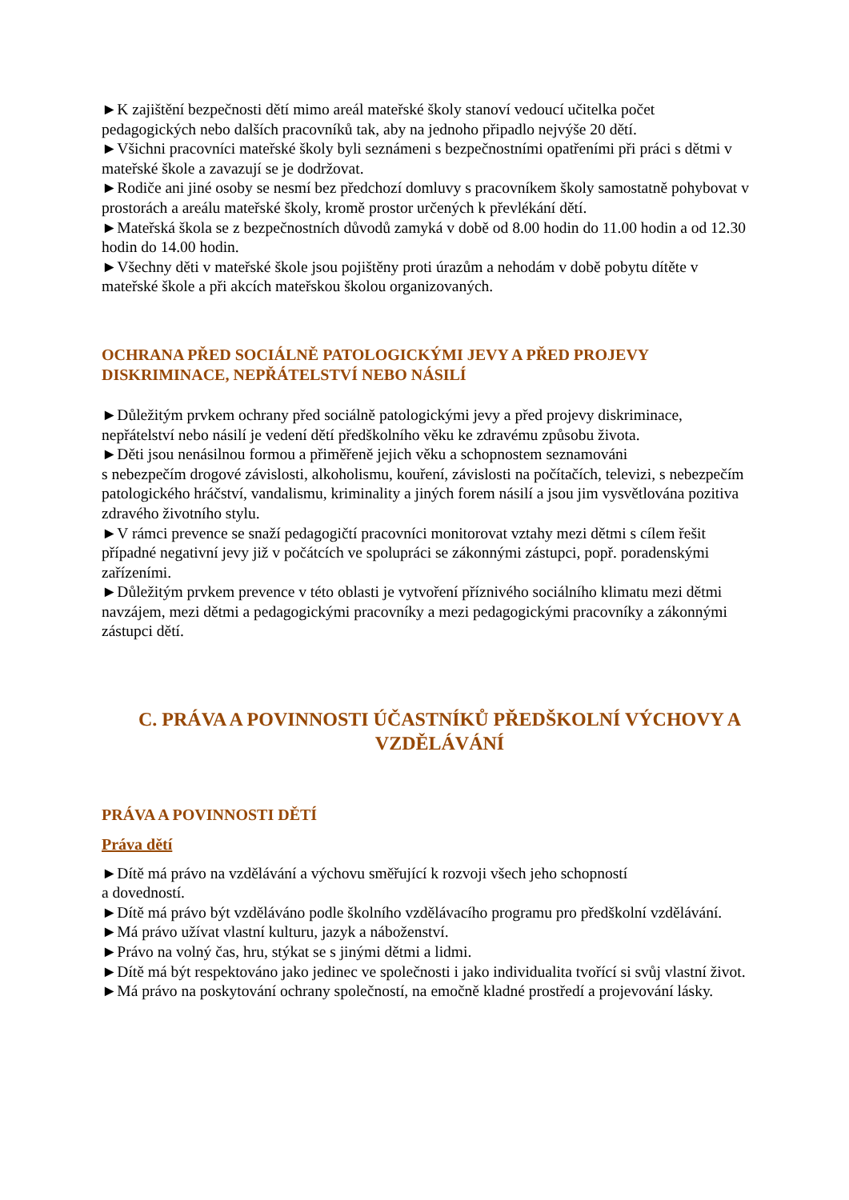►K zajištění bezpečnosti dětí mimo areál mateřské školy stanoví vedoucí učitelka počet pedagogických nebo dalších pracovníků tak, aby na jednoho připadlo nejvýše 20 dětí.
►Všichni pracovníci mateřské školy byli seznámeni s bezpečnostními opatřeními při práci s dětmi v mateřské škole a zavazují se je dodržovat.
►Rodiče ani jiné osoby se nesmí bez předchozí domluvy s pracovníkem školy samostatně pohybovat v prostorách a areálu mateřské školy, kromě prostor určených k převlékání dětí.
►Mateřská škola se z bezpečnostních důvodů zamyká v době od 8.00 hodin do 11.00 hodin a od 12.30 hodin do 14.00 hodin.
►Všechny děti v mateřské škole jsou pojištěny proti úrazům a nehodám v době pobytu dítěte v mateřské škole a při akcích mateřskou školou organizovaných.
OCHRANA PŘED SOCIÁLNĚ PATOLOGICKÝMI JEVY A PŘED PROJEVY DISKRIMINACE, NEPŘÁTELSTVÍ NEBO NÁSILÍ
►Důležitým prvkem ochrany před sociálně patologickými jevy a před projevy diskriminace, nepřátelství nebo násilí je vedení dětí předškolního věku ke zdravému způsobu života.
►Děti jsou nenásilnou formou a přiměřeně jejich věku a schopnostem seznamováni
s nebezpečím drogové závislosti, alkoholismu, kouření, závislosti na počítačích, televizi, s nebezpečím patologického hráčství, vandalismu, kriminality a jiných forem násilí a jsou jim vysvětlována pozitiva zdravého životního stylu.
►V rámci prevence se snaží pedagogičtí pracovníci monitorovat vztahy mezi dětmi s cílem řešit případné negativní jevy již v počátcích ve spolupráci se zákonnými zástupci, popř. poradenskými zařízeními.
►Důležitým prvkem prevence v této oblasti je vytvoření příznivého sociálního klimatu mezi dětmi navzájem, mezi dětmi a pedagogickými pracovníky a mezi pedagogickými pracovníky a zákonnými zástupci dětí.
C. PRÁVA A POVINNOSTI ÚČASTNÍKŮ PŘEDŠKOLNÍ VÝCHOVY A VZDĚLÁVÁNÍ
PRÁVA A POVINNOSTI DĚTÍ
Práva dětí
►Dítě má právo na vzdělávání a výchovu směřující k rozvoji všech jeho schopností
a dovedností.
►Dítě má právo být vzděláváno podle školního vzdělávacího programu pro předškolní vzdělávání.
►Má právo užívat vlastní kulturu, jazyk a náboženství.
►Právo na volný čas, hru, stýkat se s jinými dětmi a lidmi.
►Dítě má být respektováno jako jedinec ve společnosti i jako individualita tvořící si svůj vlastní život.
►Má právo na poskytování ochrany společností, na emočně kladné prostředí a projevování lásky.